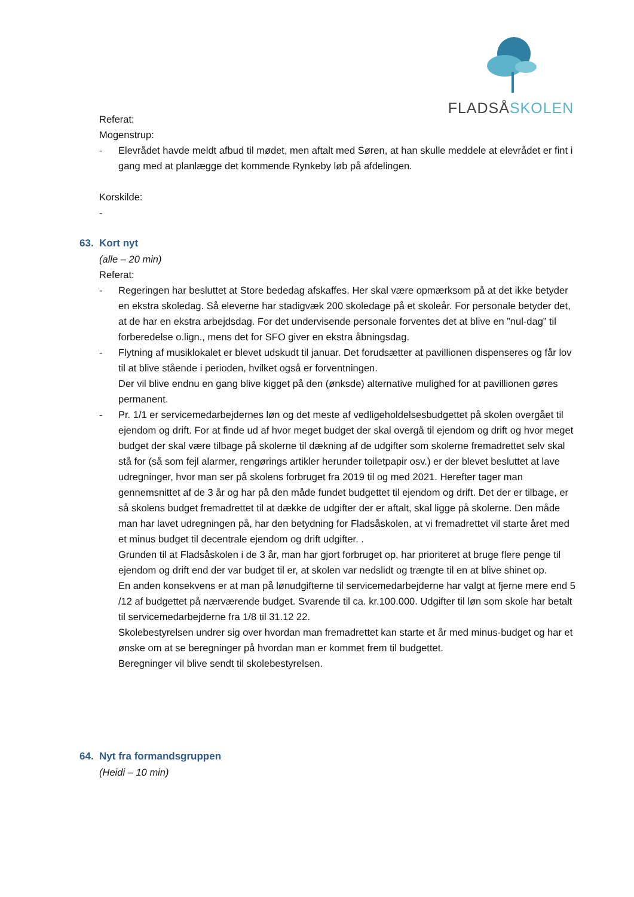FLADSÅSKOLEN
Referat:
Mogenstrup:
- Elevrådet havde meldt afbud til mødet, men aftalt med Søren, at han skulle meddele at elevrådet er fint i gang med at planlægge det kommende Rynkeby løb på afdelingen.
Korskilde:
-
63. Kort nyt
(alle – 20 min)
Referat:
- Regeringen har besluttet at Store bededag afskaffes. Her skal være opmærksom på at det ikke betyder en ekstra skoledag. Så eleverne har stadigvæk 200 skoledage på et skoleår. For personale betyder det, at de har en ekstra arbejdsdag. For det undervisende personale forventes det at blive en ”nul-dag” til forberedelse o.lign., mens det for SFO giver en ekstra åbningsdag.
- Flytning af musiklokalet er blevet udskudt til januar. Det forudsætter at pavillionen dispenseres og får lov til at blive stående i perioden, hvilket også er forventningen.
Der vil blive endnu en gang blive kigget på den (ønksde) alternative mulighed for at pavillionen gøres permanent.
- Pr. 1/1 er servicemedarbejdernes løn og det meste af vedligeholdelsesbudgettet på skolen overgået til ejendom og drift. For at finde ud af hvor meget budget der skal overgå til ejendom og drift og hvor meget budget der skal være tilbage på skolerne til dækning af de udgifter som skolerne fremadrettet selv skal stå for (så som fejl alarmer, rengørings artikler herunder toiletpapir osv.) er der blevet besluttet at lave udregninger, hvor man ser på skolens forbruget fra 2019 til og med 2021. Herefter tager man gennemsnittet af de 3 år og har på den måde fundet budgettet til ejendom og drift. Det der er tilbage, er så skolens budget fremadrettet til at dække de udgifter der er aftalt, skal ligge på skolerne. Den måde man har lavet udregningen på, har den betydning for Fladsåskolen, at vi fremadrettet vil starte året med et minus budget til decentrale ejendom og drift udgifter. .
Grunden til at Fladsåskolen i de 3 år, man har gjort forbruget op, har prioriteret at bruge flere penge til ejendom og drift end der var budget til er, at skolen var nedslidt og trængte til en at blive shinet op.
En anden konsekvens er at man på lønudgifterne til servicemedarbejderne har valgt at fjerne mere end 5 /12 af budgettet på nærværende budget. Svarende til ca. kr.100.000. Udgifter til løn som skole har betalt til servicemedarbejderne fra 1/8 til 31.12 22.
Skolebestyrelsen undrer sig over hvordan man fremadrettet kan starte et år med minus-budget og har et ønske om at se beregninger på hvordan man er kommet frem til budgettet.
Beregninger vil blive sendt til skolebestyrelsen.
64. Nyt fra formandsgruppen
(Heidi – 10 min)